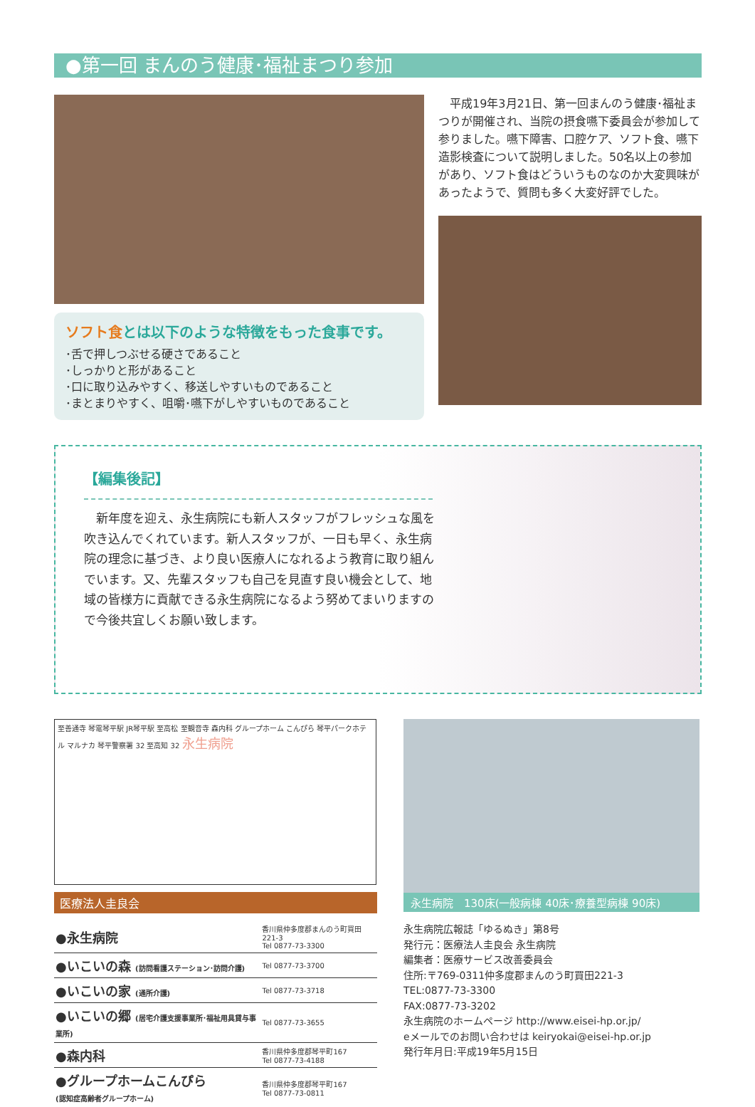●第一回 まんのう健康･福祉まつり参加
ソフト食とは以下のような特徴をもった食事です。
･舌で押しつぶせる硬さであること
･しっかりと形があること
･口に取り込みやすく、移送しやすいものであること
･まとまりやすく、咀嚼･嚥下がしやすいものであること
平成19年3月21日、第一回まんのう健康･福祉まつりが開催され、当院の摂食嚥下委員会が参加して参りました。嚥下障害、口腔ケア、ソフト食、嚥下造影検査について説明しました。50名以上の参加があり、ソフト食はどういうものなのか大変興味があったようで、質問も多く大変好評でした。
【編集後記】
新年度を迎え、永生病院にも新人スタッフがフレッシュな風を吹き込んでくれています。新人スタッフが、一日も早く、永生病院の理念に基づき、より良い医療人になれるよう教育に取り組んでいます。又、先輩スタッフも自己を見直す良い機会として、地域の皆様方に貢献できる永生病院になるよう努めてまいりますので今後共宜しくお願い致します。
至善通寺 琴電琴平駅 JR琴平駅 至高松 至観音寺 森内科 グループホーム こんぴら 琴平パークホテル マルナカ 琴平警察署 32 至高知 32 永生病院
医療法人圭良会
| ●永生病院 | 香川県仲多度郡まんのう町買田221-3 Tel 0877-73-3300 |
| ●いこいの森 (訪問看護ステーション･訪問介護) | Tel 0877-73-3700 |
| ●いこいの家 (通所介護) | Tel 0877-73-3718 |
| ●いこいの郷 (居宅介護支援事業所･福祉用具貸与事業所) | Tel 0877-73-3655 |
| ●森内科 | 香川県仲多度郡琴平町167 Tel 0877-73-4188 |
| ●グループホームこんぴら (認知症高齢者グループホーム) | 香川県仲多度郡琴平町167 Tel 0877-73-0811 |
永生病院　130床(一般病棟 40床･療養型病棟 90床)
永生病院広報誌「ゆるぬき」第8号
発行元：医療法人圭良会 永生病院
編集者：医療サービス改善委員会
住所:〒769-0311仲多度郡まんのう町買田221-3
TEL:0877-73-3300
FAX:0877-73-3202
永生病院のホームページ http://www.eisei-hp.or.jp/
eメールでのお問い合わせは keiryokai@eisei-hp.or.jp
発行年月日:平成19年5月15日